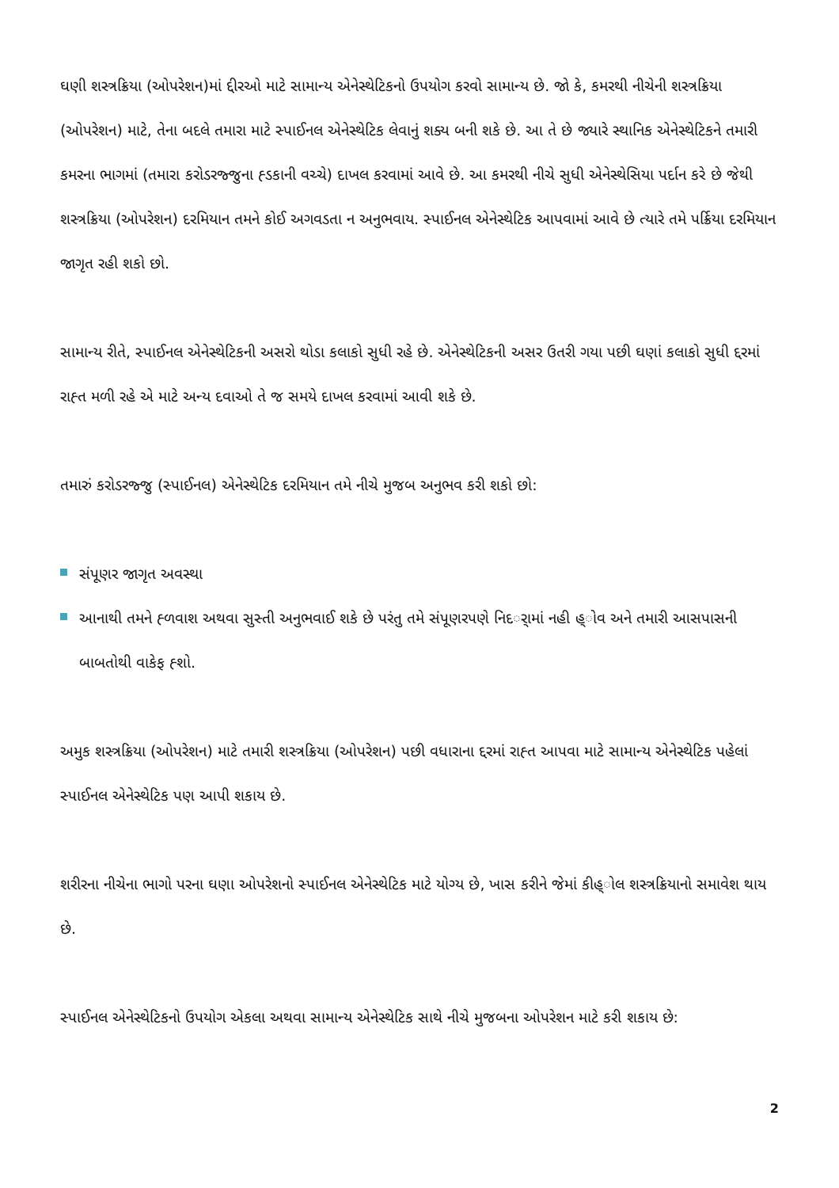ઘણી શસ્ત્રક્રિયા (ઓપરેશન)માં દ્દીરઓ માટે સામાન્ય એનેસ્થેટિકનો ઉપયોગ કરવો સામાન્ય છે. જો કે, કમરથી નીચેની શસ્ત્રક્રિયા (ઓપરેશન) માટે, તેના બદલે તમારા માટે સ્પાઈનલ એનેસ્થેટિક લેવાનું શક્ય બની શકે છે. આ તે છે જ્યારે સ્થાનિક એનેસ્થેટિકને તમારી કમરના ભાગમાં (તમારા કરોડરજ્જુના હ્ડકાની વચ્ચે) દાખલ કરવામાં આવે છે. આ કમરથી નીચે સુધી એનેસ્થેસિયા પર્દાન કરે છે જેથી શસ્ત્રક્રિયા (ઓપરેશન) દરમિયાન તમને કોઈ અગવડતા ન અનુભવાય. સ્પાઈનલ એનેસ્થેટિક આપવામાં આવે છે ત્યારે તમે પર્ક્રિયા દરમિયાન જાગૃત રહી શકો છો.
સામાન્ય રીતે, સ્પાઈનલ એનેસ્થેટિકની અસરો થોડા કલાકો સુધી રહે છે. એનેસ્થેટિકની અસર ઉતરી ગયા પછી ઘણાં કલાકો સુધી દ્દરમાં રાહ્ત મળી રહે એ માટે અન્ય દવાઓ તે જ સમયે દાખલ કરવામાં આવી શકે છે.
તમારું કરોડરજ્જુ (સ્પાઈનલ) એનેસ્થેટિક દરમિયાન તમે નીચે મુજબ અનુભવ કરી શકો છો:
સંપૂણર જાગૃત અવસ્થા
આનાથી તમને હ્ળવાશ અથવા સુસ્તી અનુભવાઈ શકે છે પરંતુ તમે સંપૂણરપણે નિદર્ામાં નહી હ્ોવ અને તમારી આસપાસની બાબતોથી વાકેફ હ્શો.
અમુક શસ્ત્રક્રિયા (ઓપરેશન) માટે તમારી શસ્ત્રક્રિયા (ઓપરેશન) પછી વધારાના દ્દરમાં રાહ્ત આપવા માટે સામાન્ય એનેસ્થેટિક પહેલાં સ્પાઈનલ એનેસ્થેટિક પણ આપી શકાય છે.
શરીરના નીચેના ભાગો પરના ઘણા ઓપરેશનો સ્પાઈનલ એનેસ્થેટિક માટે યોગ્ય છે, ખાસ કરીને જેમાં કીહ્ોલ શસ્ત્રક્રિયાનો સમાવેશ થાય છે.
સ્પાઈનલ એનેસ્થેટિકનો ઉપયોગ એકલા અથવા સામાન્ય એનેસ્થેટિક સાથે નીચે મુજબના ઓપરેશન માટે કરી શકાય છે:
2